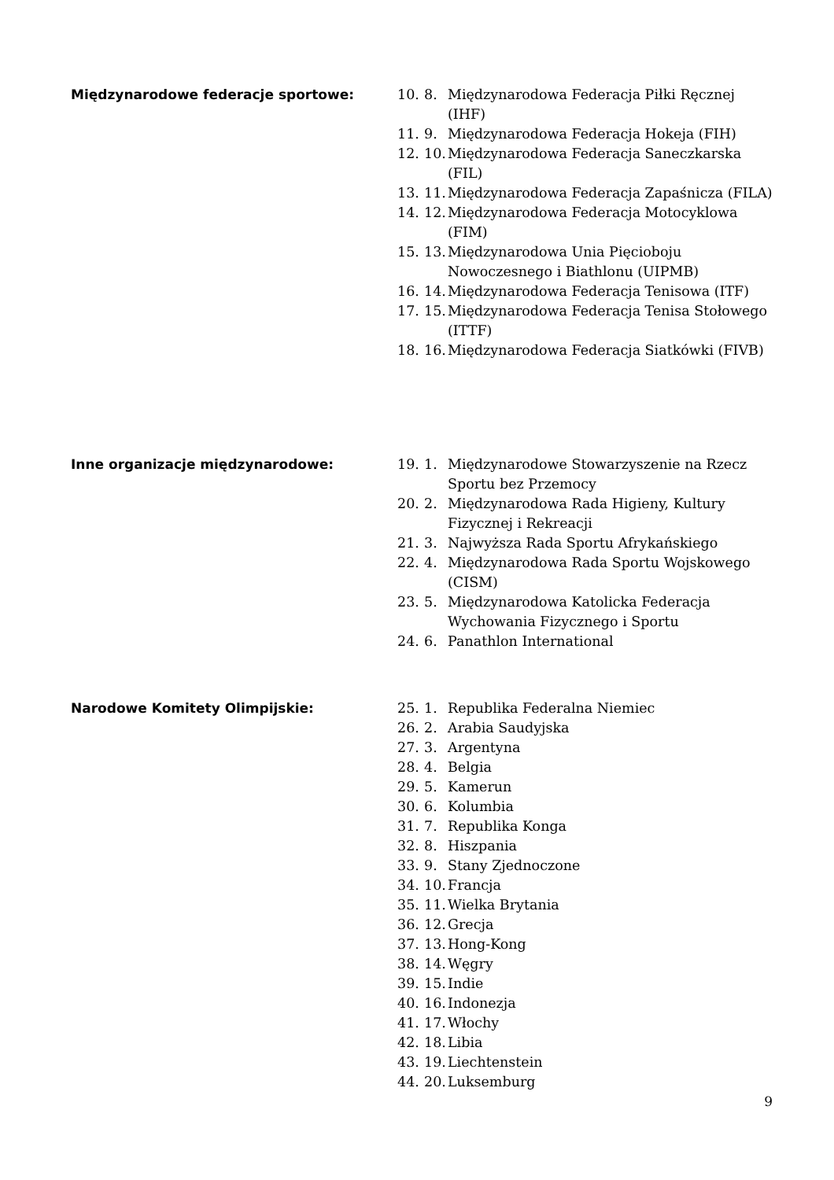Międzynarodowe federacje sportowe:
10. 8. Międzynarodowa Federacja Piłki Ręcznej (IHF)
11. 9. Międzynarodowa Federacja Hokeja (FIH)
12. 10. Międzynarodowa Federacja Saneczkarska (FIL)
13. 11. Międzynarodowa Federacja Zapaśnicza (FILA)
14. 12. Międzynarodowa Federacja Motocyklowa (FIM)
15. 13. Międzynarodowa Unia Pięcioboju Nowoczesnego i Biathlonu (UIPMB)
16. 14. Międzynarodowa Federacja Tenisowa (ITF)
17. 15. Międzynarodowa Federacja Tenisa Stołowego (ITTF)
18. 16. Międzynarodowa Federacja Siatkówki (FIVB)
Inne organizacje międzynarodowe:
19. 1. Międzynarodowe Stowarzyszenie na Rzecz Sportu bez Przemocy
20. 2. Międzynarodowa Rada Higieny, Kultury Fizycznej i Rekreacji
21. 3. Najwyższa Rada Sportu Afrykańskiego
22. 4. Międzynarodowa Rada Sportu Wojskowego (CISM)
23. 5. Międzynarodowa Katolicka Federacja Wychowania Fizycznego i Sportu
24. 6. Panathlon International
Narodowe Komitety Olimpijskie:
25. 1. Republika Federalna Niemiec
26. 2. Arabia Saudyjska
27. 3. Argentyna
28. 4. Belgia
29. 5. Kamerun
30. 6. Kolumbia
31. 7. Republika Konga
32. 8. Hiszpania
33. 9. Stany Zjednoczone
34. 10. Francja
35. 11. Wielka Brytania
36. 12. Grecja
37. 13. Hong-Kong
38. 14. Węgry
39. 15. Indie
40. 16. Indonezja
41. 17. Włochy
42. 18. Libia
43. 19. Liechtenstein
44. 20. Luksemburg
9